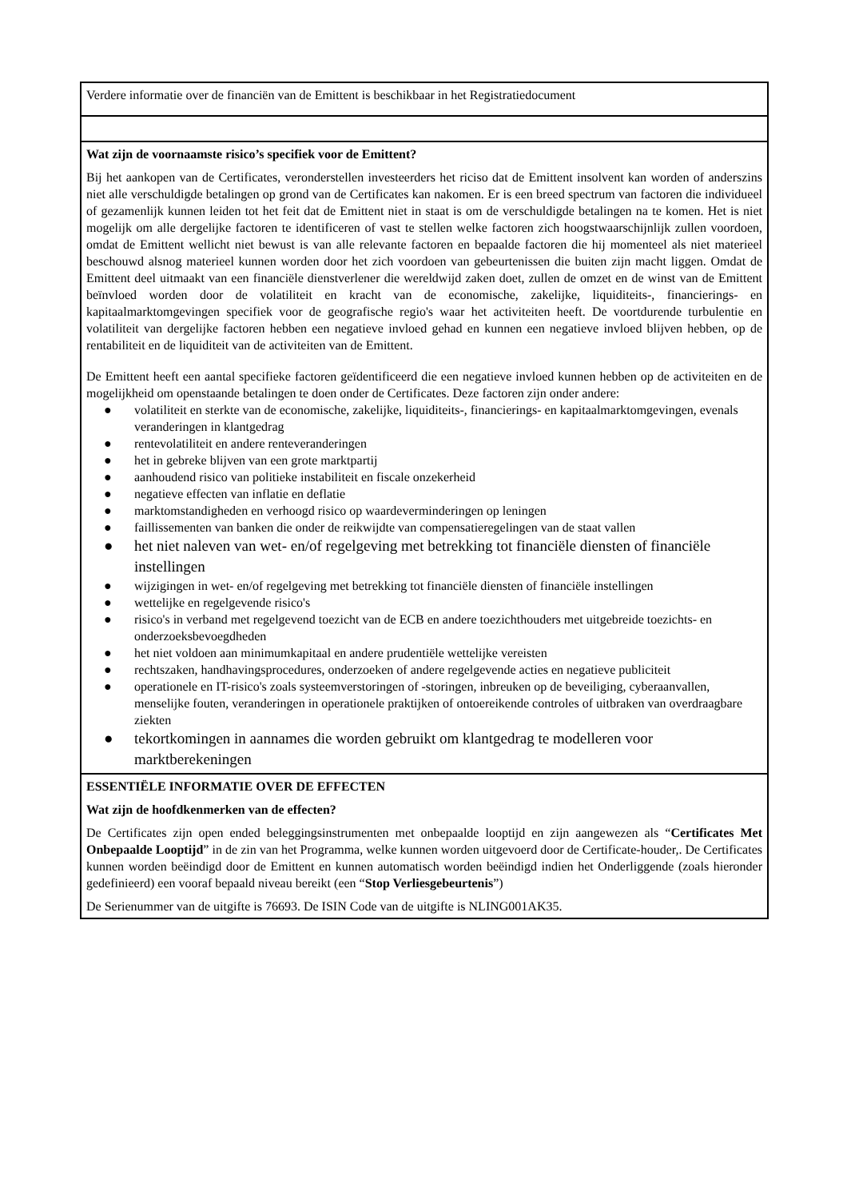| Verdere informatie over de financiën van de Emittent is beschikbaar in het Registratiedocument |
| Wat zijn de voornaamste risico’s specifiek voor de Emittent? Bij het aankopen van de Certificates, veronderstellen investeerders het riciso dat de Emittent insolvent kan worden of anderszins niet alle verschuldigde betalingen op grond van de Certificates kan nakomen. Er is een breed spectrum van factoren die individueel of gezamenlijk kunnen leiden tot het feit dat de Emittent niet in staat is om de verschuldigde betalingen na te komen. Het is niet mogelijk om alle dergelijke factoren te identificeren of vast te stellen welke factoren zich hoogstwaarschijnlijk zullen voordoen, omdat de Emittent wellicht niet bewust is van alle relevante factoren en bepaalde factoren die hij momenteel als niet materieel beschouwd alsnog materieel kunnen worden door het zich voordoen van gebeurtenissen die buiten zijn macht liggen. Omdat de Emittent deel uitmaakt van een financiële dienstverlener die wereldwijd zaken doet, zullen de omzet en de winst van de Emittent beïnvloed worden door de volatiliteit en kracht van de economische, zakelijke, liquiditeits-, financierings- en kapitaalmarktomgevingen specifiek voor de geografische regio's waar het activiteiten heeft. De voortdurende turbulentie en volatiliteit van dergelijke factoren hebben een negatieve invloed gehad en kunnen een negatieve invloed blijven hebben, op de rentabiliteit en de liquiditeit van de activiteiten van de Emittent. De Emittent heeft een aantal specifieke factoren geïdentificeerd die een negatieve invloed kunnen hebben op de activiteiten en de mogelijkheid om openstaande betalingen te doen onder de Certificates. Deze factoren zijn onder andere: ● volatiliteit en sterkte van de economische, zakelijke, liquiditeits-, financierings- en kapitaalmarktomgevingen, evenals veranderingen in klantgedrag ● rentevolatiliteit en andere renteveranderingen ● het in gebreke blijven van een grote marktpartij ● aanhoudend risico van politieke instabiliteit en fiscale onzekerheid ● negatieve effecten van inflatie en deflatie ● marktomstandigheden en verhoogd risico op waardeverminderingen op leningen ● faillissementen van banken die onder de reikwijdte van compensatieregelingen van de staat vallen ● het niet naleven van wet- en/of regelgeving met betrekking tot financiële diensten of financiële instellingen ● wijzigingen in wet- en/of regelgeving met betrekking tot financiële diensten of financiële instellingen ● wettelijke en regelgevende risico's ● risico's in verband met regelgevend toezicht van de ECB en andere toezichthouders met uitgebreide toezichts- en onderzoeksbevoegdheden ● het niet voldoen aan minimumkapitaal en andere prudentiële wettelijke vereisten ● rechtszaken, handhavingsprocedures, onderzoeken of andere regelgevende acties en negatieve publiciteit ● operationele en IT-risico's zoals systeemverstoringen of -storingen, inbreuken op de beveiliging, cyberaanvallen, menselijke fouten, veranderingen in operationele praktijken of ontoereikende controles of uitbraken van overdraagbare ziekten ● tekortkomingen in aannames die worden gebruikt om klantgedrag te modelleren voor marktberekeningen |
| ESSENTIËLE INFORMATIE OVER DE EFFECTEN Wat zijn de hoofdkenmerken van de effecten? De Certificates zijn open ended beleggingsinstrumenten met onbepaalde looptijd en zijn aangewezen als “ Certificates Met Onbepaalde Looptijd ” in de zin van het Programma, welke kunnen worden uitgevoerd door de Certificate-houder,. De Certificates kunnen worden beëindigd door de Emittent en kunnen automatisch worden beëindigd indien het Onderliggende (zoals hieronder gedefinieerd) een vooraf bepaald niveau bereikt (een “ Stop Verliesgebeurtenis ”) De Serienummer van de uitgifte is 76693. De ISIN Code van de uitgifte is NLING001AK35. |